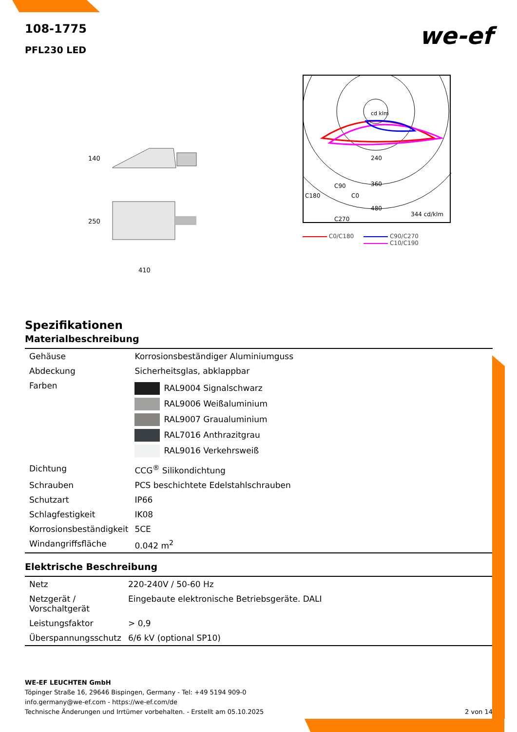108-1775
PFL230 LED
we-ef
140
250
410
240
360
480
C90
C180
C0
C270
344 cd/klm
cd klm
C0/C180 C90/C270
C10/C190
Spezifikationen
Materialbeschreibung
| Gehäuse | Korrosionsbeständiger Aluminiumguss |
| Abdeckung | Sicherheitsglas, abklappbar |
| Farben | RAL9004 Signalschwarz RAL9006 Weißaluminium RAL9007 Graualuminium RAL7016 Anthrazitgrau RAL9016 Verkehrsweiß |
| Dichtung | CCG<sup>®</sup> Silikondichtung |
| Schrauben | PCS beschichtete Edelstahlschrauben |
| Schutzart | IP66 |
| Schlagfestigkeit | IK08 |
| Korrosionsbeständigkeit | 5CE |
| Windangriffsfläche | 0.042 m<sup>2</sup> |
Elektrische Beschreibung
| Netz | 220-240V / 50-60 Hz |
| Netzgerät / Vorschaltgerät | Eingebaute elektronische Betriebsgeräte. DALI |
| Leistungsfaktor | > 0,9 |
| Überspannungsschutz | 6/6 kV (optional SP10) |
WE-EF LEUCHTEN GmbH
Töpinger Straße 16, 29646 Bispingen, Germany - Tel: +49 5194 909-0
info.germany@we-ef.com - https://we-ef.com/de
Technische Änderungen und Irrtümer vorbehalten. - Erstellt am 05.10.2025 2 von 14